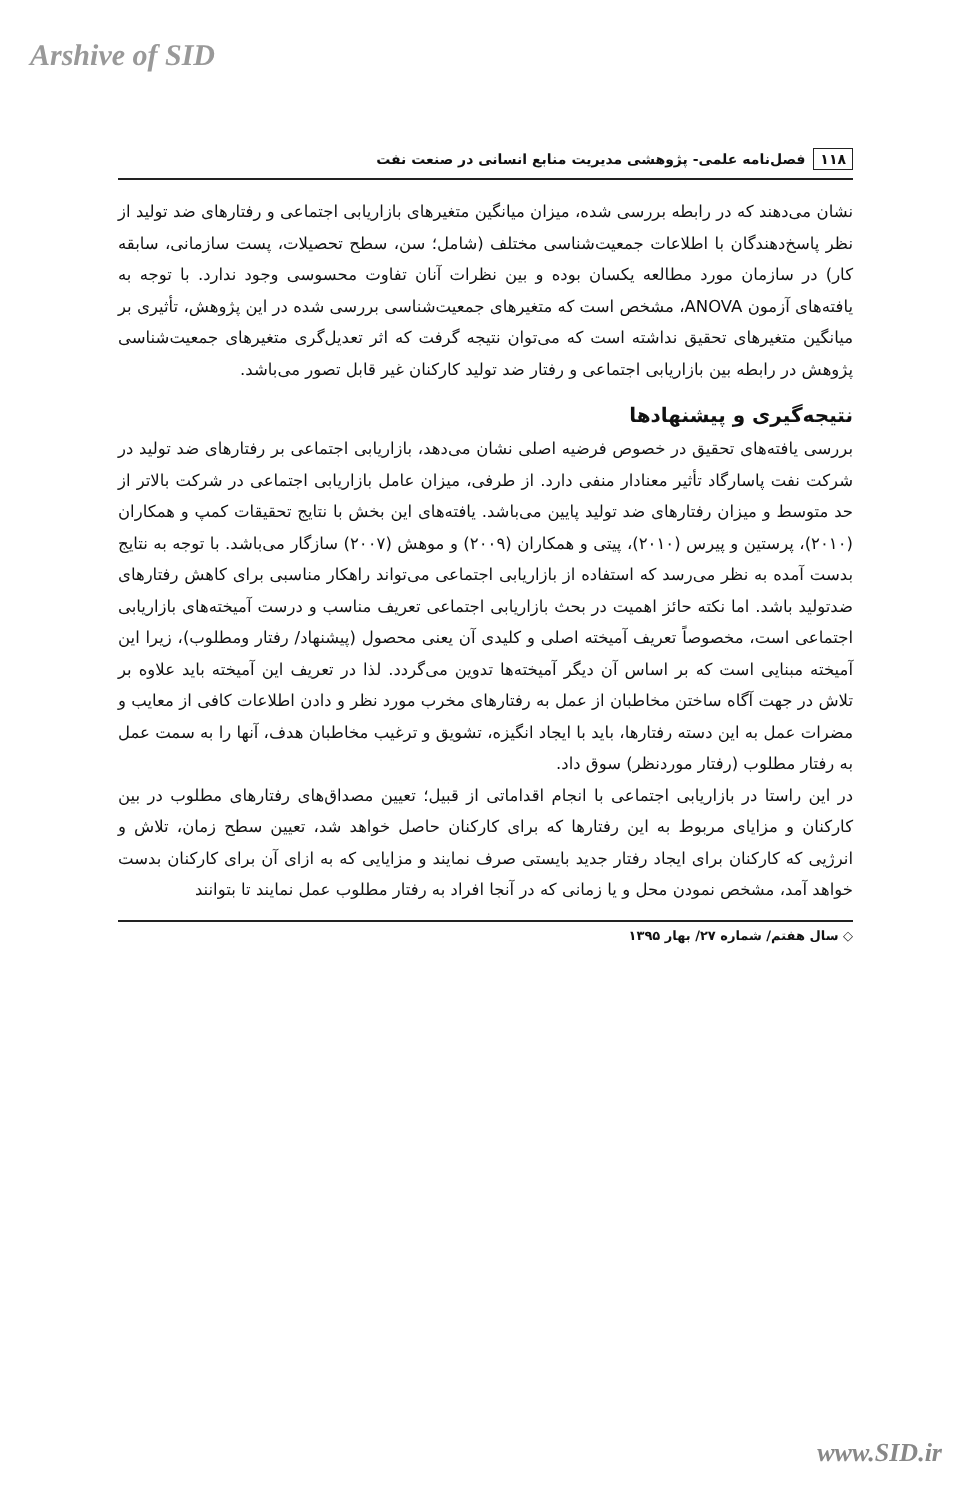Arshive of SID
۱۱۸ فصل‌نامه علمی- پژوهشی مدیریت منابع انسانی در صنعت نفت
نشان می‌دهند که در رابطه بررسی شده، میزان میانگین متغیرهای بازاریابی اجتماعی و رفتارهای ضد تولید از نظر پاسخ‌دهندگان با اطلاعات جمعیت‌شناسی مختلف (شامل؛ سن، سطح تحصیلات، پست سازمانی، سابقه کار) در سازمان مورد مطالعه یکسان بوده و بین نظرات آنان تفاوت محسوسی وجود ندارد. با توجه به یافته‌های آزمون ANOVA، مشخص است که متغیرهای جمعیت‌شناسی بررسی شده در این پژوهش، تأثیری بر میانگین متغیرهای تحقیق نداشته است که می‌توان نتیجه گرفت که اثر تعدیل‌گری متغیرهای جمعیت‌شناسی پژوهش در رابطه بین بازاریابی اجتماعی و رفتار ضد تولید کارکنان غیر قابل تصور می‌باشد.
نتیجه‌گیری و پیشنهادها
بررسی یافته‌های تحقیق در خصوص فرضیه اصلی نشان می‌دهد، بازاریابی اجتماعی بر رفتارهای ضد تولید در شرکت نفت پاسارگاد تأثیر معنادار منفی دارد. از طرفی، میزان عامل بازاریابی اجتماعی در شرکت بالاتر از حد متوسط و میزان رفتارهای ضد تولید پایین می‌باشد. یافته‌های این بخش با نتایج تحقیقات کمپ و همکاران (۲۰۱۰)، پرستین و پیرس (۲۰۱۰)، پیتی و همکاران (۲۰۰۹) و موهش (۲۰۰۷) سازگار می‌باشد. با توجه به نتایج بدست آمده به نظر می‌رسد که استفاده از بازاریابی اجتماعی می‌تواند راهکار مناسبی برای کاهش رفتارهای ضدتولید باشد. اما نکته حائز اهمیت در بحث بازاریابی اجتماعی تعریف مناسب و درست آمیخته‌های بازاریابی اجتماعی است، مخصوصاً تعریف آمیخته اصلی و کلیدی آن یعنی محصول (پیشنهاد/ رفتار ومطلوب)، زیرا این آمیخته مبنایی است که بر اساس آن دیگر آمیخته‌ها تدوین می‌گردد. لذا در تعریف این آمیخته باید علاوه بر تلاش در جهت آگاه ساختن مخاطبان از عمل به رفتارهای مخرب مورد نظر و دادن اطلاعات کافی از معایب و مضرات عمل به این دسته رفتارها، باید با ایجاد انگیزه، تشویق و ترغیب مخاطبان هدف، آنها را به سمت عمل به رفتار مطلوب (رفتار موردنظر) سوق داد.
در این راستا در بازاریابی اجتماعی با انجام اقداماتی از قبیل؛ تعیین مصداق‌های رفتارهای مطلوب در بین کارکنان و مزایای مربوط به این رفتارها که برای کارکنان حاصل خواهد شد، تعیین سطح زمان، تلاش و انرژیی که کارکنان برای ایجاد رفتار جدید بایستی صرف نمایند و مزایایی که به ازای آن برای کارکنان بدست خواهد آمد، مشخص نمودن محل و یا زمانی که در آنجا افراد به رفتار مطلوب عمل نمایند تا بتوانند
◇ سال هفتم/ شماره ۲۷/ بهار ۱۳۹۵
www.SID.ir